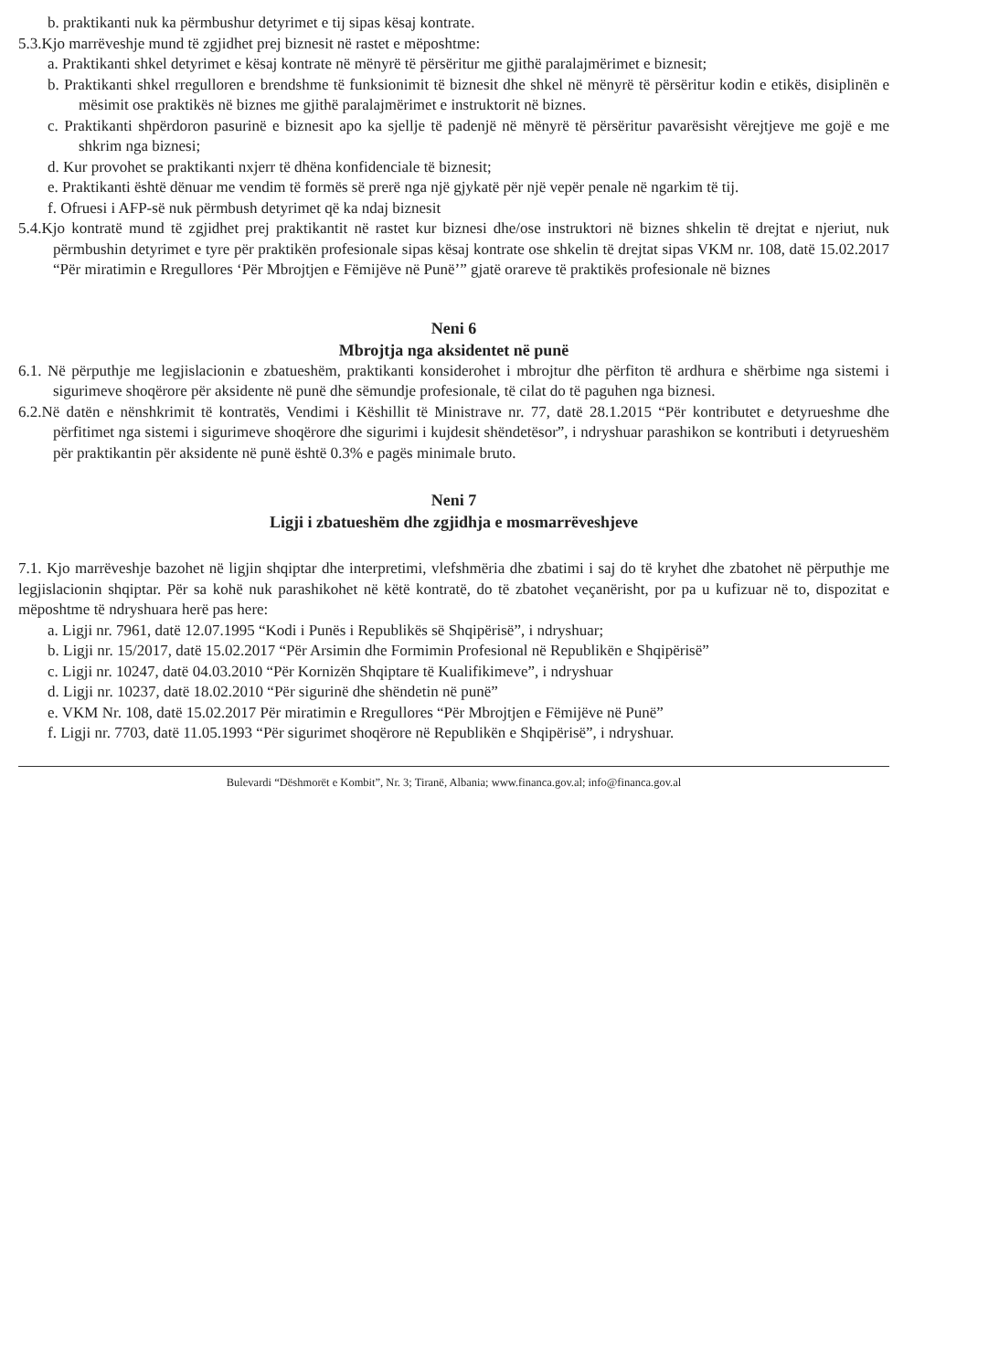b. praktikanti nuk ka përmbushur detyrimet e tij sipas kësaj kontrate.
5.3.Kjo marrëveshje mund të zgjidhet prej biznesit në rastet e mëposhtme:
a. Praktikanti shkel detyrimet e kësaj kontrate në mënyrë të përsëritur me gjithë paralajmërimet e biznesit;
b. Praktikanti shkel rregulloren e brendshme të funksionimit të biznesit dhe shkel në mënyrë të përsëritur kodin e etikës, disiplinën e mësimit ose praktikës në biznes me gjithë paralajmërimet e instruktorit në biznes.
c. Praktikanti shpërdoron pasurinë e biznesit apo ka sjellje të padenjë në mënyrë të përsëritur pavarësisht vërejtjeve me gojë e me shkrim nga biznesi;
d. Kur provohet se praktikanti nxjerr të dhëna konfidenciale të biznesit;
e. Praktikanti është dënuar me vendim të formës së prerë nga një gjykatë për një vepër penale në ngarkim të tij.
f. Ofruesi i AFP-së nuk përmbush detyrimet që ka ndaj biznesit
5.4.Kjo kontratë mund të zgjidhet prej praktikantit në rastet kur biznesi dhe/ose instruktori në biznes shkelin të drejtat e njeriut, nuk përmbushin detyrimet e tyre për praktikën profesionale sipas kësaj kontrate ose shkelin të drejtat sipas VKM nr. 108, datë 15.02.2017 “Për miratimin e Rregullores ‘Për Mbrojtjen e Fëmijëve në Punë’” gjatë orareve të praktikës profesionale në biznes
Neni 6
Mbrojtja nga aksidentet në punë
6.1. Në përputhje me legjislacionin e zbatueshëm, praktikanti konsiderohet i mbrojtur dhe përfiton të ardhura e shërbime nga sistemi i sigurimeve shoqërore për aksidente në punë dhe sëmundje profesionale, të cilat do të paguhen nga biznesi.
6.2.Në datën e nënshkrimit të kontratës, Vendimi i Këshillit të Ministrave nr. 77, datë 28.1.2015 “Për kontributet e detyrueshme dhe përfitimet nga sistemi i sigurimeve shoqërore dhe sigurimi i kujdesit shëndetësor”, i ndryshuar parashikon se kontributi i detyrueshëm për praktikantin për aksidente në punë është 0.3% e pagës minimale bruto.
Neni 7
Ligji i zbatueshëm dhe zgjidhja e mosmarrëveshjeve
7.1. Kjo marrëveshje bazohet në ligjin shqiptar dhe interpretimi, vlefshmëria dhe zbatimi i saj do të kryhet dhe zbatohet në përputhje me legjislacionin shqiptar. Për sa kohë nuk parashikohet në këtë kontratë, do të zbatohet veçanërisht, por pa u kufizuar në to, dispozitat e mëposhtme të ndryshuara herë pas here:
a. Ligji nr. 7961, datë 12.07.1995 “Kodi i Punës i Republikës së Shqipërisë”, i ndryshuar;
b. Ligji nr. 15/2017, datë 15.02.2017 “Për Arsimin dhe Formimin Profesional në Republikën e Shqipërisë”
c. Ligji nr. 10247, datë 04.03.2010 “Për Kornizën Shqiptare të Kualifikimeve”, i ndryshuar
d. Ligji nr. 10237, datë 18.02.2010 “Për sigurinë dhe shëndetin në punë”
e. VKM Nr. 108, datë 15.02.2017 Për miratimin e Rregullores “Për Mbrojtjen e Fëmijëve në Punë”
f. Ligji nr. 7703, datë 11.05.1993 “Për sigurimet shoqërore në Republikën e Shqipërisë”, i ndryshuar.
Bulevardi “Dëshmorët e Kombit”, Nr. 3; Tiranë, Albania; www.financa.gov.al; info@financa.gov.al